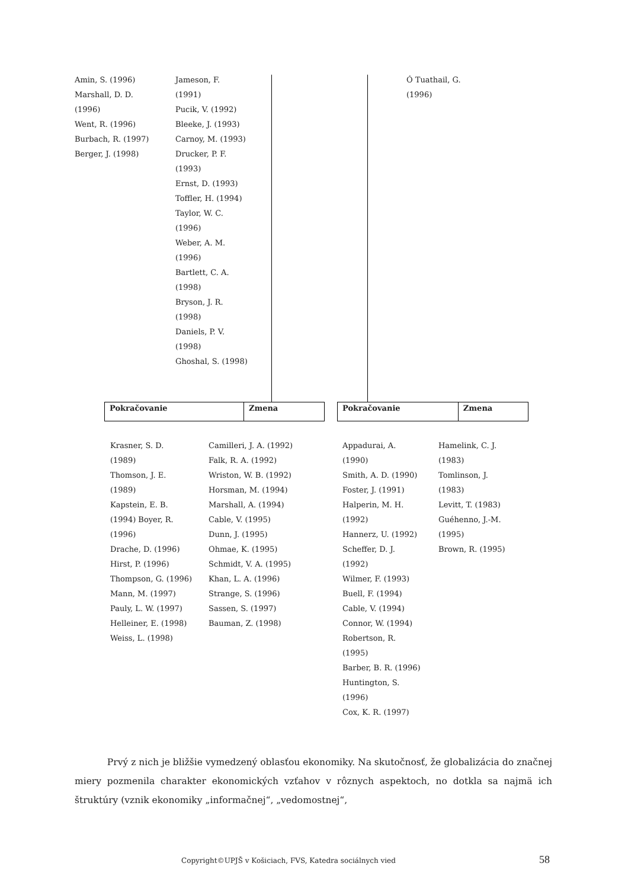Amin, S. (1996)
Marshall, D. D.
(1996)
Went, R. (1996)
Burbach, R. (1997)
Berger, J. (1998)
Jameson, F.
(1991)
Pucik, V. (1992)
Bleeke, J. (1993)
Carnoy, M. (1993)
Drucker, P. F.
(1993)
Ernst, D. (1993)
Toffler, H. (1994)
Taylor, W. C.
(1996)
Weber, A. M.
(1996)
Bartlett, C. A.
(1998)
Bryson, J. R.
(1998)
Daniels, P. V.
(1998)
Ghoshal, S. (1998)
Ó Tuathail, G.
(1996)
| Pokračovanie | Zmena |
| Pokračovanie | Zmena |
Krasner, S. D.
(1989)
Thomson, J. E.
(1989)
Kapstein, E. B.
(1994) Boyer, R.
(1996)
Drache, D. (1996)
Hirst, P. (1996)
Thompson, G. (1996)
Mann, M. (1997)
Pauly, L. W. (1997)
Helleiner, E. (1998)
Weiss, L. (1998)
Camilleri, J. A. (1992)
Falk, R. A. (1992)
Wriston, W. B. (1992)
Horsman, M. (1994)
Marshall, A. (1994)
Cable, V. (1995)
Dunn, J. (1995)
Ohmae, K. (1995)
Schmidt, V. A. (1995)
Khan, L. A. (1996)
Strange, S. (1996)
Sassen, S. (1997)
Bauman, Z. (1998)
Appadurai, A.
(1990)
Smith, A. D. (1990)
Foster, J. (1991)
Halperin, M. H.
(1992)
Hannerz, U. (1992)
Scheffer, D. J.
(1992)
Wilmer, F. (1993)
Buell, F. (1994)
Cable, V. (1994)
Connor, W. (1994)
Robertson, R.
(1995)
Barber, B. R. (1996)
Huntington, S.
(1996)
Cox, K. R. (1997)
Hamelink, C. J.
(1983)
Tomlinson, J.
(1983)
Levitt, T. (1983)
Guéhenno, J.-M.
(1995)
Brown, R. (1995)
Prvý z nich je bližšie vymedzený oblasťou ekonomiky. Na skutočnosť, že globalizácia do značnej miery pozmenila charakter ekonomických vzťahov v rôznych aspektoch, no dotkla sa najmä ich štruktúry (vznik ekonomiky „informačnej“, „vedomostnej“,
Copyright©UPJŠ v Košiciach, FVS, Katedra sociálnych vied
58